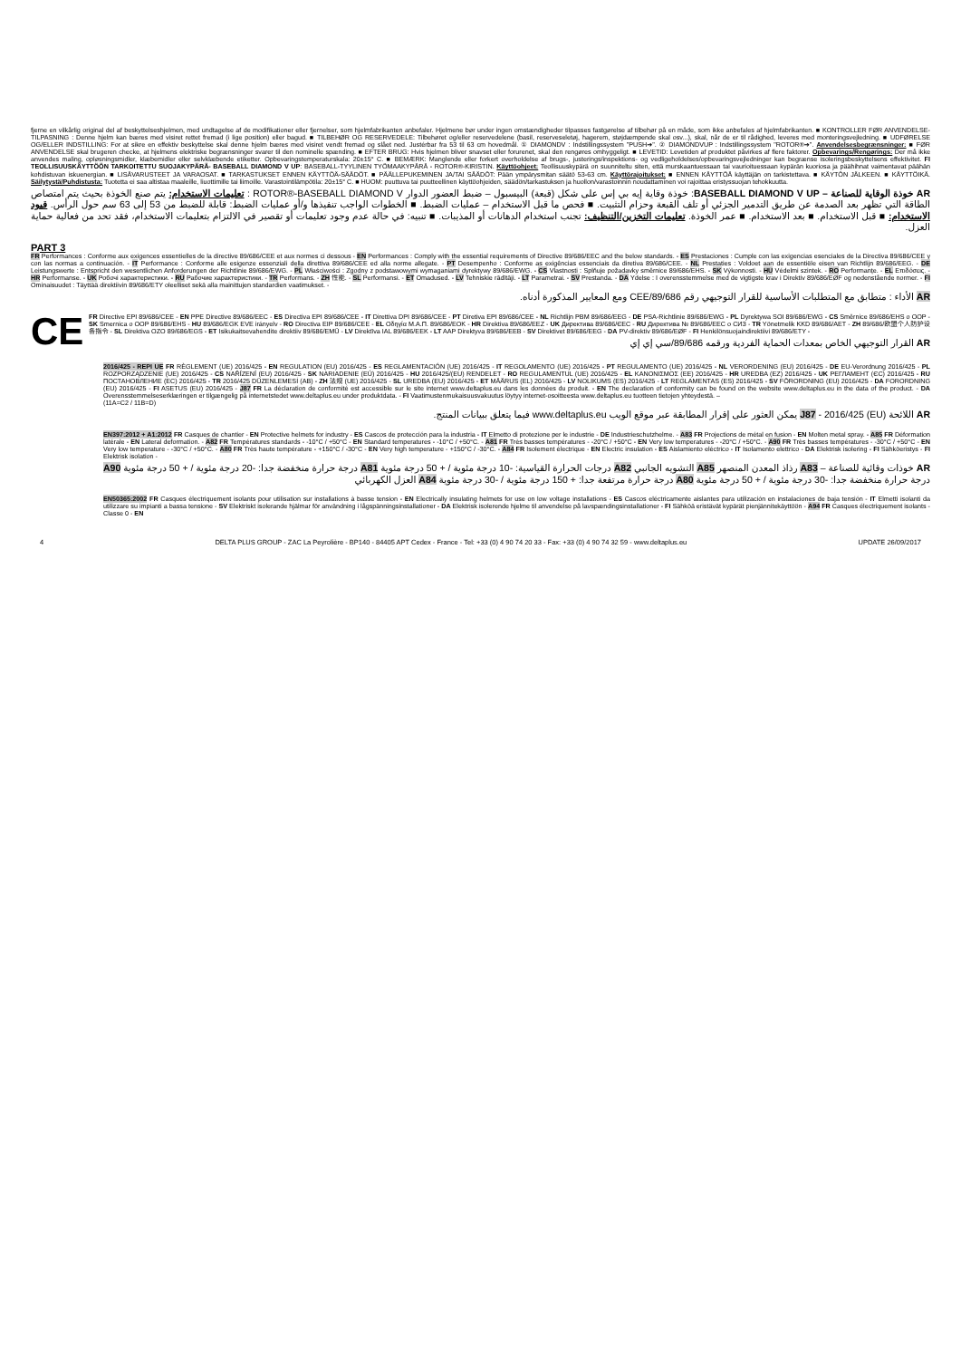fjerne en vilkårlig original del af beskyttelseshjelmen, med undtagelse af de modifikationer eller fjernelser, som hjelmfabrikanten anbefaler. Hjelmene bør under ingen omstændigheder tilpasses fastgørelse af tilbehør på en måde, som ikke anbefales af hjelmfabrikanten. ■ KONTROLLER FØR ANVENDELSE-TILPASNING : Denne hjelm kan bæres med visiret rettet fremad (i lige position) eller bagud. ■ TILBEHØR OG RESERVEDELE: Tilbehøret og/eller reservedelene (basil, reserveseletøj, hagerem, støjdæmpende skal osv...), skal, når de er til rådighed, leveres med monteringsvejledning. ■ UDFØRELSE OG/ELLER INDSTILLING: For at sikre en effektiv beskyttelse skal denne hjelm bæres med visiret vendt fremad og slået ned. Justérbar fra 53 til 63 cm hovedmål. ① DIAMONDV : Indstillingssystem "PUSH➔". ② DIAMONDVUP : Indstillingssystem "ROTOR®➔". Anvendelsesbegrænsninger: ■ FØR ANVENDELSE skal brugeren checke, at hjelmens elektriske begrænsninger svarer til den nominelle spænding. ■ EFTER BRUG: Hvis hjelmen bliver snavset eller forurenet, skal den rengøres omhyggeligt. ■ LEVETID: Levetiden af produktet påvirkes af flere faktorer. Opbevarings/Rengørings: Der må ikke anvendes maling, opløsningsmidler, klæbemidler eller selvklæbende etiketter. Opbevaringstemperaturskala: 20±15° C. ■ BEMÆRK: Manglende eller forkert overholdelse af brugs-, justerings/inspektions- og vedligeholdelses/opbevaringsvejledninger kan begrænse isoleringsbeskyttelsens effektivitet. FI TEOLLISUUSKÄYTTÖÖN TARKOITETTU SUOJAKYPÄRÄ- BASEBALL DIAMOND V UP: BASEBALL-TYYLINEN TYÖMAAKYPÄRÄ - ROTOR®-KIRISTIN. Käyttöohjeet: Teollisuuskypärä on suunniteltu siten, että murskaantuessaan tai vaurioituessaan kypärän kuoriosa ja päähihnat vaimentavat päähän kohdistuvan iskuenergian. ■ LISÄVARUSTEET JA VARAOSAT. ■ TARKASTUKSET ENNEN KÄYTTÖÄ-SÄÄDÖT. ■ PÄÄLLEPUKEMINEN JA/TAI SÄÄDÖT: Pään ympärysmitan säätö 53-63 cm. Käyttörajoitukset: ■ ENNEN KÄYTTÖÄ käyttäjän on tarkistettava. ■ KÄYTÖN JÄLKEEN. ■ KÄYTTÖIKÄ. Säilytystä/Puhdistusta: Tuotetta ei saa altistaa maaleille, liuottimille tai liimoille. Varastointilämpötila: 20±15° C. ■ HUOM: puuttuva tai puutteellinen käyttöohjeiden, säädön/tarkastuksen ja huollon/varastoinnin noudattaminen voi rajoittaa eristyssuojan tehokkuutta.
AR خوذة الوقاية للصناعة – BASEBALL DIAMOND V UP: خوذة وقاية إيه بي إس على شكل (قبعة) البيسبول – ضبط العضور الدوار ROTOR®-BASEBALL DIAMOND V : تعليمات الاستخدام: يتم صنع الخوذة بحيث يتم امتصاص الطاقة التي تظهر بعد الصدمة عن طريق التدمير الجزئي أو تلف القبعة وحزام التثبيت. ■ فحص ما قبل الاستخدام – عمليات الضبط. ■ الخطوات الواجب تنفيذها و/أو عمليات الضبط: قابلة للضبط من 53 إلى 63 سم حول الرأس. قيود الاستخدام: ■ قبل الاستخدام. ■ بعد الاستخدام. ■ عمر الخوذة. تعليمات التخزين/التنظيف: تجنب استخدام الدهانات أو المذيبات. ■ تنبيه: في حالة عدم وجود تعليمات أو تقصير في الالتزام بتعليمات الاستخدام، فقد تحد من فعالية حماية العزل.
PART 3
FR Performances : Conforme aux exigences essentielles de la directive 89/686/CEE et aux normes ci dessous - EN Performances : Comply with the essential requirements of Directive 89/686/EEC and the below standards. - ES Prestaciones : Cumple con las exigencias esenciales de la Directiva 89/686/CEE y con las normas a continuación. - IT Performance : Conforme alle esigenze essenziali della direttiva 89/686/CEE ed alla norme allegate. - PT Desempenho : Conforme as exigências essenciais da diretiva 89/686/CEE. - NL Prestaties : Voldoet aan de essentiële eisen van Richtlijn 89/686/EEG. - DE Leistungswerte : Entspricht den wesentlichen Anforderungen der Richtlinie 89/686/EWG. - PL Właściwości : Zgodny z podstawowymi wymaganiami dyrektywy 89/686/EWG. - CS Vlastnosti : Splňuje požadavky směrnice 89/686/EHS. - SK Výkonnosti. - HU Védelmi szintek. - RO Performanțe. - EL Επιδόσεις. - HR Performanse. - UK Робочі характеристики. - RU Рабочие характеристики. - TR Performans. - ZH 性能. - SL Performansi. - ET Omadused. - LV Tehniskie rādītāji. - LT Parametrai. - SV Prestanda. - DA Ydelse : I overensstemmelse med de vigtigste krav i Direktiv 89/686/EØF og nedenstående normer. - FI Ominaisuudet : Täyttää direktiivin 89/686/ETY oleelliset sekä alla mainittujen standardien vaatimukset. -
AR الأداء : متطابق مع المتطلبات الأساسية للقرار التوجيهي رقم 89/686/CEE ومع المعايير المذكورة أدناه.
CE
FR Directive EPI 89/686/CEE - EN PPE Directive 89/686/EEC - ES Directiva EPI 89/686/CEE - IT Direttiva DPI 89/686/CEE - PT Diretiva EPI 89/686/CEE - NL Richtlijn PBM 89/686/EEG - DE PSA-Richtlinie 89/686/EWG - PL Dyrektywa SOI 89/686/EWG - CS Směrnice 89/686/EHS o OOP - SK Smernica o OOP 89/686/EHS - HU 89/686/EGK EVE irányelv - RO Directiva EIP 89/686/CEE - EL Οδηγία Μ.Α.Π. 89/686/ΕΟΚ - HR Direktiva 89/686/EEZ - UK Директива 89/686/ЄЕС - RU Директива № 89/686/ЕЕС о СИЗ - TR Yönetmelik KKD 89/686/AET - ZH 89/686/欧盟个人防护设备指令 - SL Direktiva OZO 89/686/EGS - ET Isikukaitsevahendite direktiiv 89/686/EMÜ - LV Direktīva IAL 89/686/EEK - LT AAP Direktyva 89/686/EEB - SV Direktivet 89/686/EEG - DA PV-direktiv 89/686/EØF - FI Henkilönsuojaindirektiivi 89/686/ETY -
AR القرار التوجيهي الخاص بمعدات الحماية الفردية ورقمه 89/686/سي إي إي
2016/425 - REPI UE FR RÈGLEMENT (UE) 2016/425 - EN REGULATION (EU) 2016/425 - ES REGLAMENTACIÓN (UE) 2016/425 - IT REGOLAMENTO (UE) 2016/425 - PT REGULAMENTO (UE) 2016/425 - NL VERORDENING (EU) 2016/425 - DE EU-Verordnung 2016/425 - PL ROZPORZĄDZENIE (UE) 2016/425 - CS NAŘÍZENÍ (EU) 2016/425 - SK NARIADENIE (EÚ) 2016/425 - HU 2016/425/(EU) RENDELET - RO REGULAMENTUL (UE) 2016/425 - EL ΚΑΝΟΝΙΣΜΟΣ (ΕΕ) 2016/425 - HR UREDBA (EZ) 2016/425 - UK РЕГЛАМЕНТ (ЄС) 2016/425 - RU ПОСТАНОВЛЕНИЕ (ЕС) 2016/425 - TR 2016/425 DÜZENLEMESİ (AB) - ZH 法规 (UE) 2016/425 - SL UREDBA (EU) 2016/425 - ET MÄÄRUS (EL) 2016/425 - LV NOLIKUMS (ES) 2016/425 - LT REGLAMENTAS (ES) 2016/425 - SV FÖRORDNING (EU) 2016/425 - DA FORORDNING (EU) 2016/425 - FI ASETUS (EU) 2016/425 - J87 FR La déclaration de conformité est accessible sur le site internet www.deltaplus.eu dans les données du produit. - EN The declaration of conformity can be found on the website www.deltaplus.eu in the data of the product. - DA Overensstemmelseserklæringen er tilgængelig på internetstedet www.deltaplus.eu under produktdata. - FI Vaatimustenmukaisuusvakuutus löytyy internet-osoitteesta www.deltaplus.eu tuotteen tietojen yhteydestä. –
(11A=C2 / 11B=D)
AR اللائحة J87 - 2016/425 (EU) يمكن العثور على إقرار المطابقة عبر موقع الويب www.deltaplus.eu فيما يتعلق ببيانات المنتج.
EN397:2012 + A1:2012 FR Casques de chantier - EN Protective helmets for industry - ES Cascos de protección para la industria - IT Elmetto di protezione per le industrie - DE Industrieschutzhelme. - A83 FR Projections de métal en fusion - EN Molten metal spray. - A85 FR Déformation latérale - EN Lateral deformation. - A82 FR Températures standards - -10°C / +50°C - EN Standard temperatures - -10°C / +50°C. - A81 FR Très basses températures - -20°C / +50°C - EN Very low temperatures - -20°C / +50°C. - A90 FR Très basses températures - -30°C / +50°C - EN Very low temperature - -30°C / +50°C. - A80 FR Très haute température - +150°C / -30°C - EN Very high temperature - +150°C / -30°C. - A84 FR Isolement électrique - EN Electric insulation - ES Aislamiento eléctrico - IT Isolamento elettrico - DA Elektrisk isolering - FI Sähköeristys - FI Elektrisk isolation -
AR خوذات وقائية للصناعة – A83 رذاذ المعدن المنصهر A85 التشويه الجانبي A82 درجات الحرارة القياسية: -10 درجة مئوية / + 50 درجة مئوية A81 درجة حرارة منخفضة جدا: -20 درجة مئوية / + 50 درجة مئوية A90 درجة حرارة منخفضة جدا: -30 درجة مئوية / + 50 درجة مئوية A80 درجة حرارة مرتفعة جدا: + 150 درجة مئوية / -30 درجة مئوية A84 العزل الكهربائي
EN50365:2002 FR Casques électriquement isolants pour utilisation sur installations à basse tension - EN Electrically insulating helmets for use on low voltage installations - ES Cascos eléctricamente aislantes para utilización en instalaciones de baja tensión - IT Elmetti isolanti da utilizzare su impianti a bassa tensione - SV Elektriskt isolerande hjälmar för användning i lågspänningsinstallationer - DA Elektrisk isolerende hjelme til anvendelse på lavspændingsinstallationer - FI Sähköä eristävät kypärät pienjännitekäyttöön - A94 FR Casques électriquement isolants - Classe 0 - EN
4 DELTA PLUS GROUP - ZAC La Peyrolière - BP140 - 84405 APT Cedex - France - Tel: +33 (0) 4 90 74 20 33 - Fax: +33 (0) 4 90 74 32 59 - www.deltaplus.eu UPDATE 26/09/2017